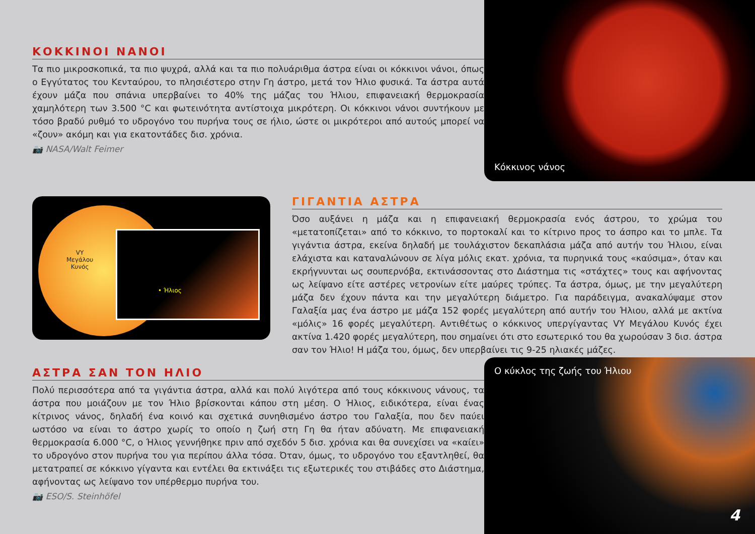ΚΟΚΚΙΝΟΙ ΝΑΝΟΙ
Τα πιο μικροσκοπικά, τα πιο ψυχρά, αλλά και τα πιο πολυάριθμα άστρα είναι οι κόκκινοι νάνοι, όπως ο Εγγύτατος του Κενταύρου, το πλησιέστερο στην Γη άστρο, μετά τον Ήλιο φυσικά. Τα άστρα αυτά έχουν μάζα που σπάνια υπερβαίνει το 40% της μάζας του Ήλιου, επιφανειακή θερμοκρασία χαμηλότερη των 3.500 °C και φωτεινότητα αντίστοιχα μικρότερη. Οι κόκκινοι νάνοι συντήκουν με τόσο βραδύ ρυθμό το υδρογόνο του πυρήνα τους σε ήλιο, ώστε οι μικρότεροι από αυτούς μπορεί να «ζουν» ακόμη και για εκατοντάδες δισ. χρόνια.
📷 NASA/Walt Feimer
Κόκκινος νάνος
VY
Μεγάλου
Κυνός
• Ήλιος
ΓΙΓΑΝΤΙΑ ΑΣΤΡΑ
Όσο αυξάνει η μάζα και η επιφανειακή θερμοκρασία ενός άστρου, το χρώμα του «μετατοπίζεται» από το κόκκινο, το πορτοκαλί και το κίτρινο προς το άσπρο και το μπλε. Τα γιγάντια άστρα, εκείνα δηλαδή με τουλάχιστον δεκαπλάσια μάζα από αυτήν του Ήλιου, είναι ελάχιστα και καταναλώνουν σε λίγα μόλις εκατ. χρόνια, τα πυρηνικά τους «καύσιμα», όταν και εκρήγνυνται ως σουπερνόβα, εκτινάσσοντας στο Διάστημα τις «στάχτες» τους και αφήνοντας ως λείψανο είτε αστέρες νετρονίων είτε μαύρες τρύπες. Τα άστρα, όμως, με την μεγαλύτερη μάζα δεν έχουν πάντα και την μεγαλύτερη διάμετρο. Για παράδειγμα, ανακαλύψαμε στον Γαλαξία μας ένα άστρο με μάζα 152 φορές μεγαλύτερη από αυτήν του Ήλιου, αλλά με ακτίνα «μόλις» 16 φορές μεγαλύτερη. Αντιθέτως ο κόκκινος υπεργίγαντας VY Μεγάλου Κυνός έχει ακτίνα 1.420 φορές μεγαλύτερη, που σημαίνει ότι στο εσωτερικό του θα χωρούσαν 3 δισ. άστρα σαν τον Ήλιο! Η μάζα του, όμως, δεν υπερβαίνει τις 9-25 ηλιακές μάζες.
ΑΣΤΡΑ ΣΑΝ ΤΟΝ ΗΛΙΟ
Πολύ περισσότερα από τα γιγάντια άστρα, αλλά και πολύ λιγότερα από τους κόκκινους νάνους, τα άστρα που μοιάζουν με τον Ήλιο βρίσκονται κάπου στη μέση. Ο Ήλιος, ειδικότερα, είναι ένας κίτρινος νάνος, δηλαδή ένα κοινό και σχετικά συνηθισμένο άστρο του Γαλαξία, που δεν παύει ωστόσο να είναι το άστρο χωρίς το οποίο η ζωή στη Γη θα ήταν αδύνατη. Με επιφανειακή θερμοκρασία 6.000 °C, ο Ήλιος γεννήθηκε πριν από σχεδόν 5 δισ. χρόνια και θα συνεχίσει να «καίει» το υδρογόνο στον πυρήνα του για περίπου άλλα τόσα. Όταν, όμως, το υδρογόνο του εξαντληθεί, θα μετατραπεί σε κόκκινο γίγαντα και εντέλει θα εκτινάξει τις εξωτερικές του στιβάδες στο Διάστημα, αφήνοντας ως λείψανο τον υπέρθερμο πυρήνα του.
📷 ESO/S. Steinhöfel
Ο κύκλος της ζωής του Ήλιου
4